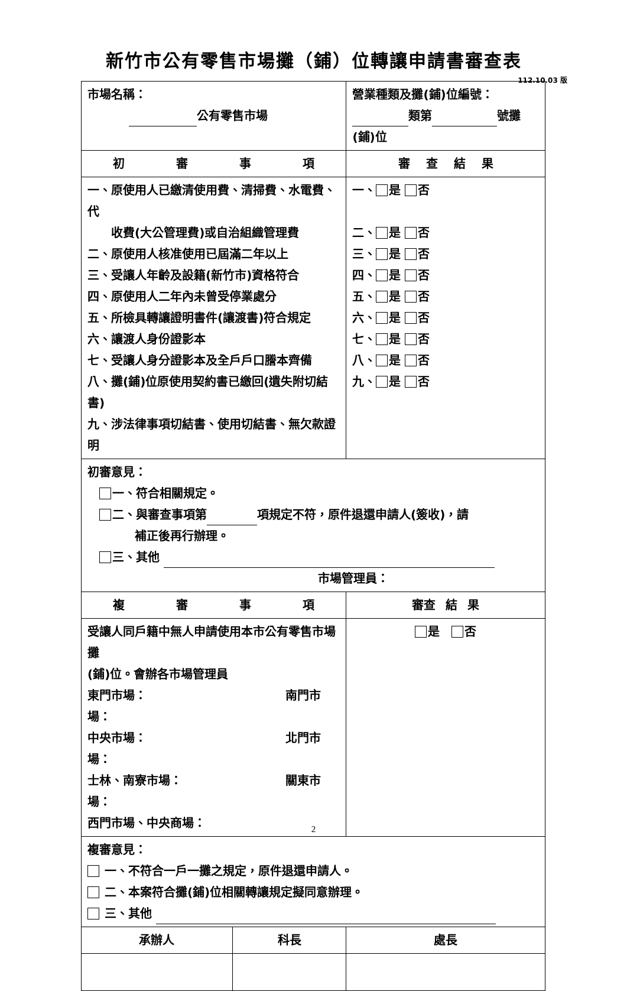新竹市公有零售市場攤（鋪）位轉讓申請書審查表
112.10.03 版
| 市場名稱： 公有零售市場 | | 營業種類及攤(鋪)位編號： 類第 號攤(鋪)位 | | |
| 初 審 事 項 | | | 審 查 結 果 | |
| 一、原使用人已繳清使用費、清掃費、水電費、代 收費(大公管理費)或自治組織管理費 二、原使用人核准使用已屆滿二年以上 三、受讓人年齡及設籍(新竹市)資格符合 四、原使用人二年內未曾受停業處分 五、所檢具轉讓證明書件(讓渡書)符合規定 六、讓渡人身份證影本 七、受讓人身分證影本及全戶戶口謄本齊備 八、攤(鋪)位原使用契約書已繳回(遺失附切結書) 九、涉法律事項切結書、使用切結書、無欠款證明 | | | 一、 是 否 二、 是 否 三、 是 否 四、 是 否 五、 是 否 六、 是 否 七、 是 否 八、 是 否 九、 是 否 | |
| 初審意見： 一、符合相關規定。 二、與審查事項第 項規定不符，原件退還申請人(簽收)，請 補正後再行辦理。 三、其他 市場管理員： | | | | |
| 複 審 事 項 | | | | 審查 結 果 |
| 受讓人同戶籍中無人申請使用本市公有零售市場攤 (鋪)位。會辦各市場管理員 東門市場： 南門市場： 中央市場： 北門市場： 士林、南寮市場： 關東市場： 西門市場、中央商場： | | | | 是 否 |
| 複審意見： 一、不符合一戶一攤之規定，原件退還申請人。 二、本案符合攤(鋪)位相關轉讓規定擬同意辦理。 三、其他 | | | | |
| 承辦人 | 科長 | 處長 | | |
2